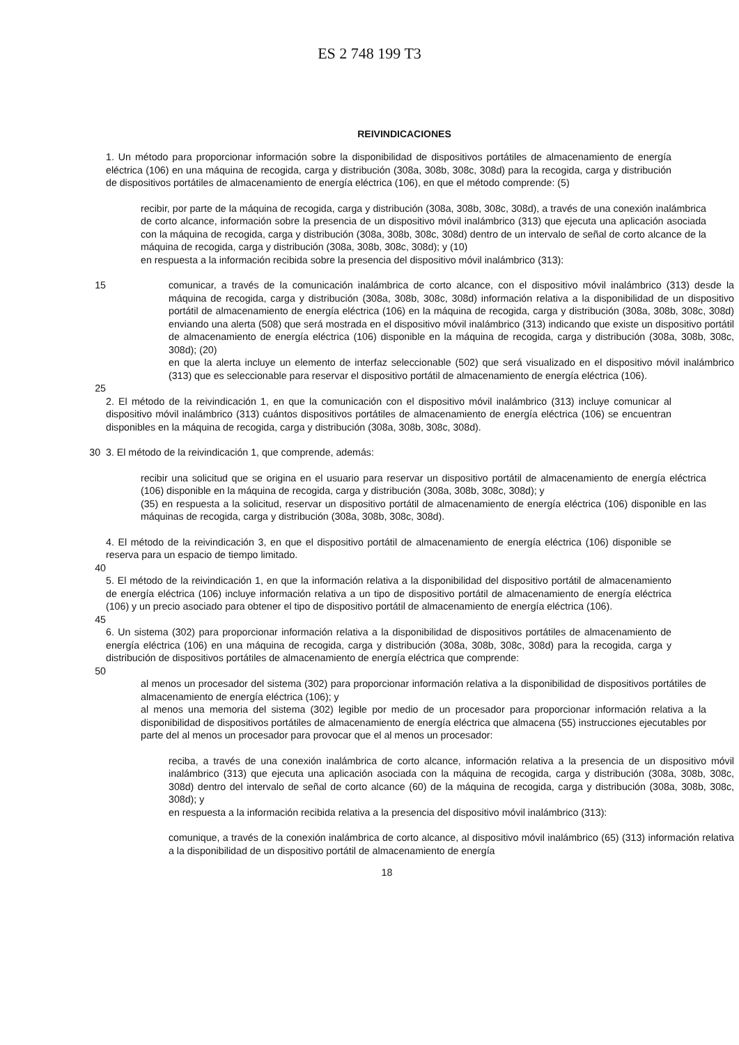ES 2 748 199 T3
REIVINDICACIONES
1. Un método para proporcionar información sobre la disponibilidad de dispositivos portátiles de almacenamiento de energía eléctrica (106) en una máquina de recogida, carga y distribución (308a, 308b, 308c, 308d) para la recogida, carga y distribución de dispositivos portátiles de almacenamiento de energía eléctrica (106), en que el método comprende: (5)
recibir, por parte de la máquina de recogida, carga y distribución (308a, 308b, 308c, 308d), a través de una conexión inalámbrica de corto alcance, información sobre la presencia de un dispositivo móvil inalámbrico (313) que ejecuta una aplicación asociada con la máquina de recogida, carga y distribución (308a, 308b, 308c, 308d) dentro de un intervalo de señal de corto alcance de la máquina de recogida, carga y distribución (308a, 308b, 308c, 308d); y (10)
en respuesta a la información recibida sobre la presencia del dispositivo móvil inalámbrico (313):
15 comunicar, a través de la comunicación inalámbrica de corto alcance, con el dispositivo móvil inalámbrico (313) desde la máquina de recogida, carga y distribución (308a, 308b, 308c, 308d) información relativa a la disponibilidad de un dispositivo portátil de almacenamiento de energía eléctrica (106) en la máquina de recogida, carga y distribución (308a, 308b, 308c, 308d) enviando una alerta (508) que será mostrada en el dispositivo móvil inalámbrico (313) indicando que existe un dispositivo portátil de almacenamiento de energía eléctrica (106) disponible en la máquina de recogida, carga y distribución (308a, 308b, 308c, 308d); (20)
en que la alerta incluye un elemento de interfaz seleccionable (502) que será visualizado en el dispositivo móvil inalámbrico (313) que es seleccionable para reservar el dispositivo portátil de almacenamiento de energía eléctrica (106).
25
2. El método de la reivindicación 1, en que la comunicación con el dispositivo móvil inalámbrico (313) incluye comunicar al dispositivo móvil inalámbrico (313) cuántos dispositivos portátiles de almacenamiento de energía eléctrica (106) se encuentran disponibles en la máquina de recogida, carga y distribución (308a, 308b, 308c, 308d).
30 3. El método de la reivindicación 1, que comprende, además:
recibir una solicitud que se origina en el usuario para reservar un dispositivo portátil de almacenamiento de energía eléctrica (106) disponible en la máquina de recogida, carga y distribución (308a, 308b, 308c, 308d); y
(35) en respuesta a la solicitud, reservar un dispositivo portátil de almacenamiento de energía eléctrica (106) disponible en las máquinas de recogida, carga y distribución (308a, 308b, 308c, 308d).
4. El método de la reivindicación 3, en que el dispositivo portátil de almacenamiento de energía eléctrica (106) disponible se reserva para un espacio de tiempo limitado.
40
5. El método de la reivindicación 1, en que la información relativa a la disponibilidad del dispositivo portátil de almacenamiento de energía eléctrica (106) incluye información relativa a un tipo de dispositivo portátil de almacenamiento de energía eléctrica (106) y un precio asociado para obtener el tipo de dispositivo portátil de almacenamiento de energía eléctrica (106).
45
6. Un sistema (302) para proporcionar información relativa a la disponibilidad de dispositivos portátiles de almacenamiento de energía eléctrica (106) en una máquina de recogida, carga y distribución (308a, 308b, 308c, 308d) para la recogida, carga y distribución de dispositivos portátiles de almacenamiento de energía eléctrica que comprende:
50
al menos un procesador del sistema (302) para proporcionar información relativa a la disponibilidad de dispositivos portátiles de almacenamiento de energía eléctrica (106); y
al menos una memoria del sistema (302) legible por medio de un procesador para proporcionar información relativa a la disponibilidad de dispositivos portátiles de almacenamiento de energía eléctrica que almacena (55) instrucciones ejecutables por parte del al menos un procesador para provocar que el al menos un procesador:
reciba, a través de una conexión inalámbrica de corto alcance, información relativa a la presencia de un dispositivo móvil inalámbrico (313) que ejecuta una aplicación asociada con la máquina de recogida, carga y distribución (308a, 308b, 308c, 308d) dentro del intervalo de señal de corto alcance (60) de la máquina de recogida, carga y distribución (308a, 308b, 308c, 308d); y
en respuesta a la información recibida relativa a la presencia del dispositivo móvil inalámbrico (313):
comunique, a través de la conexión inalámbrica de corto alcance, al dispositivo móvil inalámbrico (65) (313) información relativa a la disponibilidad de un dispositivo portátil de almacenamiento de energía
18